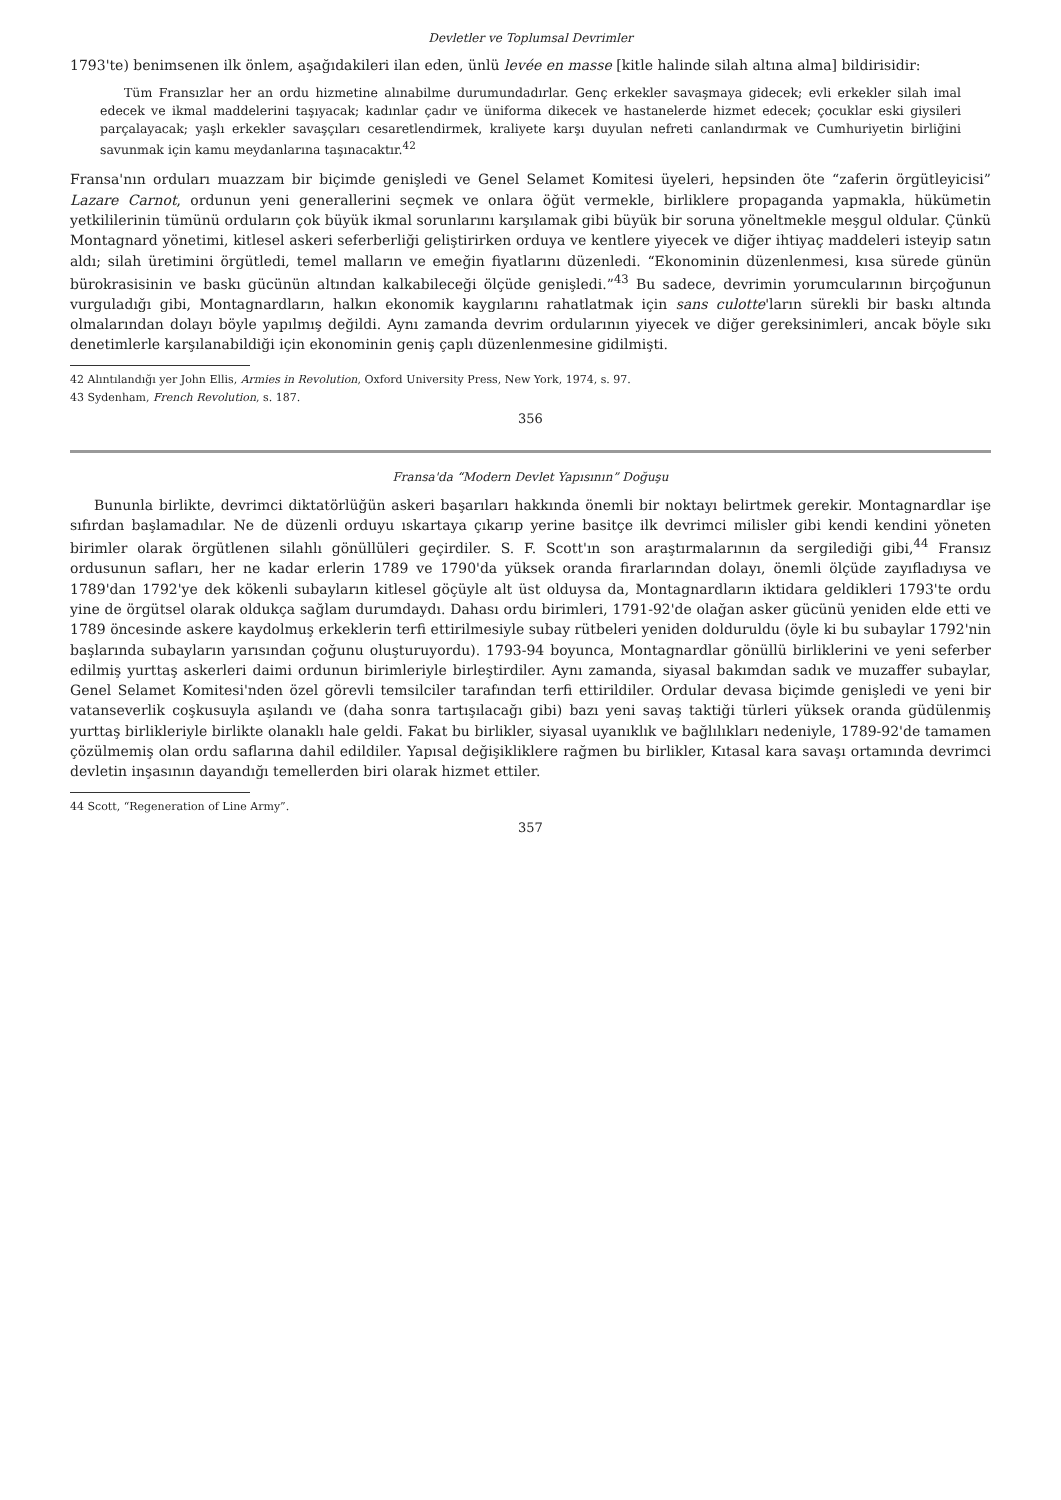Devletler ve Toplumsal Devrimler
1793'te) benimsenen ilk önlem, aşağıdakileri ilan eden, ünlü levée en masse [kitle halinde silah altına alma] bildirisidir:
Tüm Fransızlar her an ordu hizmetine alınabilme durumundadırlar. Genç erkekler savaşmaya gidecek; evli erkekler silah imal edecek ve ikmal maddelerini taşıyacak; kadınlar çadır ve üniforma dikecek ve hastanelerde hizmet edecek; çocuklar eski giysileri parçalayacak; yaşlı erkekler savaşçıları cesaretlendirmek, kraliyete karşı duyulan nefreti canlandırmak ve Cumhuriyetin birliğini savunmak için kamu meydanlarına taşınacaktır.<sup>42</sup>
Fransa'nın orduları muazzam bir biçimde genişledi ve Genel Selamet Komitesi üyeleri, hepsinden öte “zaferin örgütleyicisi” Lazare Carnot, ordunun yeni generallerini seçmek ve onlara öğüt vermekle, birliklere propaganda yapmakla, hükümetin yetkililerinin tümünü orduların çok büyük ikmal sorunlarını karşılamak gibi büyük bir soruna yöneltmekle meşgul oldular. Çünkü Montagnard yönetimi, kitlesel askeri seferberliği geliştirirken orduya ve kentlere yiyecek ve diğer ihtiyaç maddeleri isteyip satın aldı; silah üretimini örgütledi, temel malların ve emeğin fiyatlarını düzenledi. “Ekonominin düzenlenmesi, kısa sürede günün bürokrasisinin ve baskı gücünün altından kalkabileceği ölçüde genişledi.”<sup>43</sup> Bu sadece, devrimin yorumcularının birçoğunun vurguladığı gibi, Montagnardların, halkın ekonomik kaygılarını rahatlatmak için sans culotte'ların sürekli bir baskı altında olmalarından dolayı böyle yapılmış değildi. Aynı zamanda devrim ordularının yiyecek ve diğer gereksinimleri, ancak böyle sıkı denetimlerle karşılanabildiği için ekonominin geniş çaplı düzenlenmesine gidilmişti.
42 Alıntılandığı yer John Ellis, Armies in Revolution, Oxford University Press, New York, 1974, s. 97.
43 Sydenham, French Revolution, s. 187.
356
Fransa'da “Modern Devlet Yapısının” Doğuşu
Bununla birlikte, devrimci diktatörlüğün askeri başarıları hakkında önemli bir noktayı belirtmek gerekir. Montagnardlar işe sıfırdan başlamadılar. Ne de düzenli orduyu ıskartaya çıkarıp yerine basitçe ilk devrimci milisler gibi kendi kendini yöneten birimler olarak örgütlenen silahlı gönüllüleri geçirdiler. S. F. Scott'ın son araştırmalarının da sergilediği gibi,<sup>44</sup> Fransız ordusunun safları, her ne kadar erlerin 1789 ve 1790'da yüksek oranda firarlarından dolayı, önemli ölçüde zayıfladıysa ve 1789'dan 1792'ye dek kökenli subayların kitlesel göçüyle alt üst olduysa da, Montagnardların iktidara geldikleri 1793'te ordu yine de örgütsel olarak oldukça sağlam durumdaydı. Dahası ordu birimleri, 1791-92'de olağan asker gücünü yeniden elde etti ve 1789 öncesinde askere kaydolmuş erkeklerin terfi ettirilmesiyle subay rütbeleri yeniden dolduruldu (öyle ki bu subaylar 1792'nin başlarında subayların yarısından çoğunu oluşturuyordu). 1793-94 boyunca, Montagnardlar gönüllü birliklerini ve yeni seferber edilmiş yurttaş askerleri daimi ordunun birimleriyle birleştirdiler. Aynı zamanda, siyasal bakımdan sadık ve muzaffer subaylar, Genel Selamet Komitesi'nden özel görevli temsilciler tarafından terfi ettirildiler. Ordular devasa biçimde genişledi ve yeni bir vatanseverlik coşkusuyla aşılandı ve (daha sonra tartışılacağı gibi) bazı yeni savaş taktiği türleri yüksek oranda güdülenmiş yurttaş birlikleriyle birlikte olanaklı hale geldi. Fakat bu birlikler, siyasal uyanıklık ve bağlılıkları nedeniyle, 1789-92'de tamamen çözülmemiş olan ordu saflarına dahil edildiler. Yapısal değişikliklere rağmen bu birlikler, Kıtasal kara savaşı ortamında devrimci devletin inşasının dayandığı temellerden biri olarak hizmet ettiler.
44 Scott, “Regeneration of Line Army”.
357